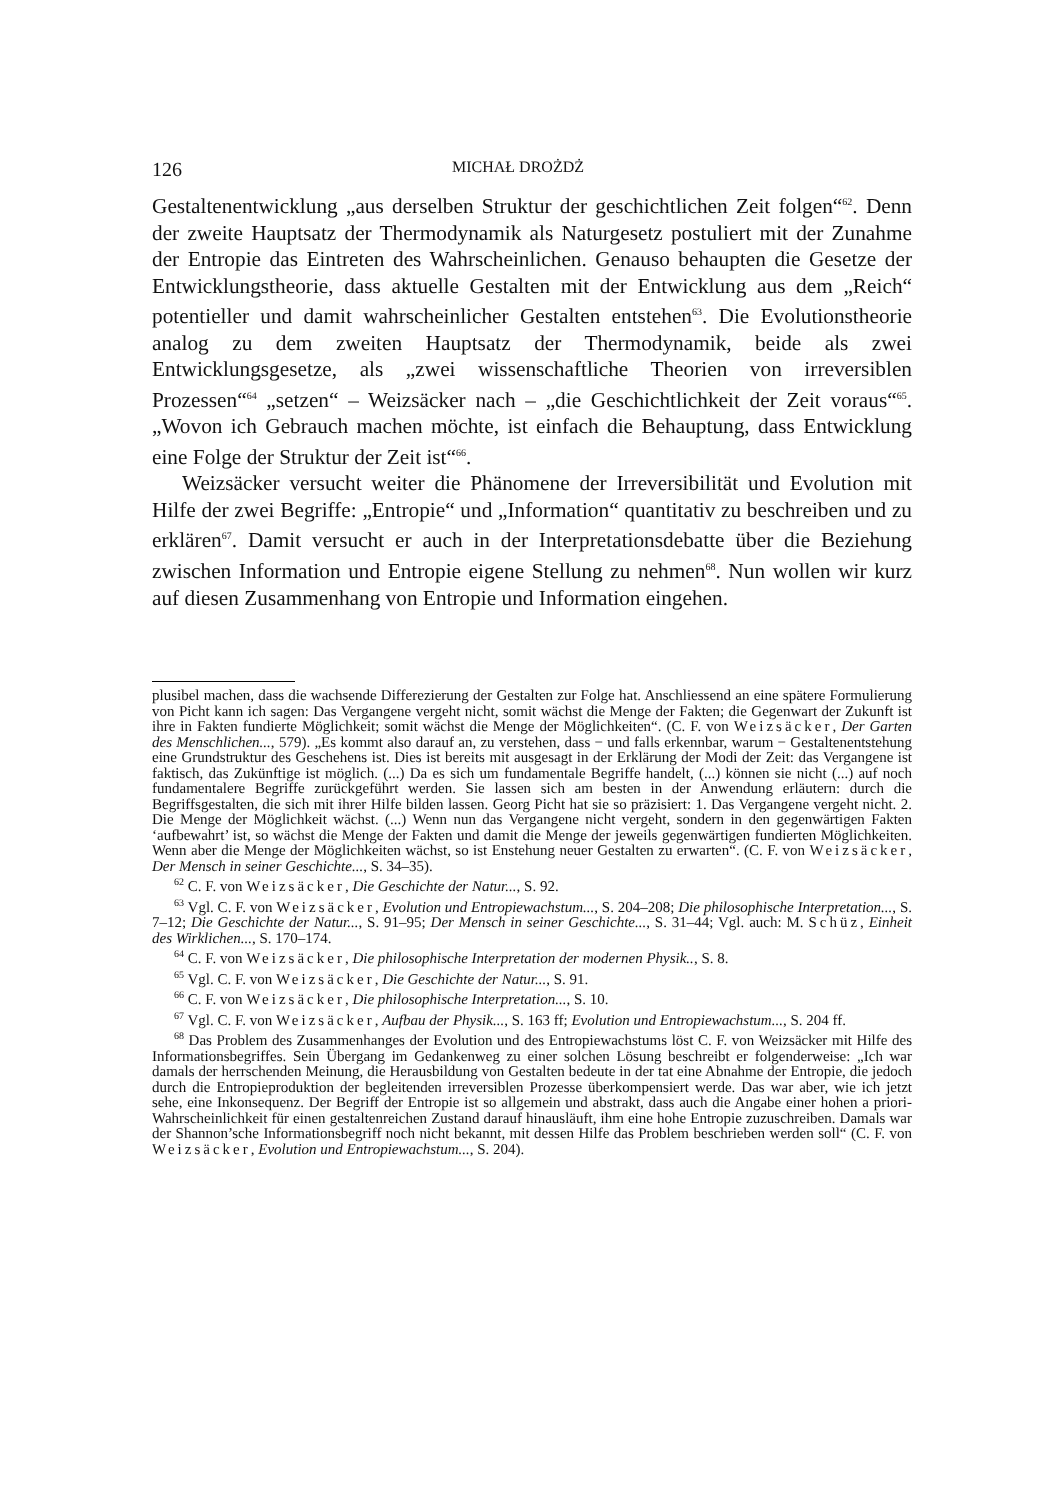126 MICHAŁ DROŻDŻ
Gestaltenentwicklung „aus derselben Struktur der geschichtlichen Zeit folgen“<sup>62</sup>. Denn der zweite Hauptsatz der Thermodynamik als Naturgesetz postuliert mit der Zunahme der Entropie das Eintreten des Wahrscheinlichen. Genauso behaupten die Gesetze der Entwicklungstheorie, dass aktuelle Gestalten mit der Entwicklung aus dem „Reich“ potentieller und damit wahrscheinlicher Gestalten entstehen<sup>63</sup>. Die Evolutionstheorie analog zu dem zweiten Hauptsatz der Thermodynamik, beide als zwei Entwicklungsgesetze, als „zwei wissenschaftliche Theorien von irreversiblen Prozessen“<sup>64</sup> „setzen“ – Weizsäcker nach – „die Geschichtlichkeit der Zeit voraus“<sup>65</sup>. „Wovon ich Gebrauch machen möchte, ist einfach die Behauptung, dass Entwicklung eine Folge der Struktur der Zeit ist“<sup>66</sup>.
Weizsäcker versucht weiter die Phänomene der Irreversibilität und Evolution mit Hilfe der zwei Begriffe: „Entropie“ und „Information“ quantitativ zu beschreiben und zu erklären<sup>67</sup>. Damit versucht er auch in der Interpretationsdebatte über die Beziehung zwischen Information und Entropie eigene Stellung zu nehmen<sup>68</sup>. Nun wollen wir kurz auf diesen Zusammenhang von Entropie und Information eingehen.
plusibel machen, dass die wachsende Differezierung der Gestalten zur Folge hat. Anschliessend an eine spätere Formulierung von Picht kann ich sagen: Das Vergangene vergeht nicht, somit wächst die Menge der Fakten; die Gegenwart der Zukunft ist ihre in Fakten fundierte Möglichkeit; somit wächst die Menge der Möglichkeiten“. (C. F. von Weizsäcker, Der Garten des Menschlichen..., 579). „Es kommt also darauf an, zu verstehen, dass − und falls erkennbar, warum − Gestaltenentstehung eine Grundstruktur des Geschehens ist. Dies ist bereits mit ausgesagt in der Erklärung der Modi der Zeit: das Vergangene ist faktisch, das Zukünftige ist möglich. (...) Da es sich um fundamentale Begriffe handelt, (...) können sie nicht (...) auf noch fundamentalere Begriffe zurückgeführt werden. Sie lassen sich am besten in der Anwendung erläutern: durch die Begriffsgestalten, die sich mit ihrer Hilfe bilden lassen. Georg Picht hat sie so präzisiert: 1. Das Vergangene vergeht nicht. 2. Die Menge der Möglichkeit wächst. (...) Wenn nun das Vergangene nicht vergeht, sondern in den gegenwärtigen Fakten ‘aufbewahrt’ ist, so wächst die Menge der Fakten und damit die Menge der jeweils gegenwärtigen fundierten Möglichkeiten. Wenn aber die Menge der Möglichkeiten wächst, so ist Enstehung neuer Gestalten zu erwarten“. (C. F. von Weizsäcker, Der Mensch in seiner Geschichte..., S. 34–35).
<sup>62</sup> C. F. von Weizsäcker, Die Geschichte der Natur..., S. 92.
<sup>63</sup> Vgl. C. F. von Weizsäcker, Evolution und Entropiewachstum..., S. 204–208; Die philosophische Interpretation..., S. 7–12; Die Geschichte der Natur..., S. 91–95; Der Mensch in seiner Geschichte..., S. 31–44; Vgl. auch: M. Schüz, Einheit des Wirklichen..., S. 170–174.
<sup>64</sup> C. F. von Weizsäcker, Die philosophische Interpretation der modernen Physik.., S. 8.
<sup>65</sup> Vgl. C. F. von Weizsäcker, Die Geschichte der Natur..., S. 91.
<sup>66</sup> C. F. von Weizsäcker, Die philosophische Interpretation..., S. 10.
<sup>67</sup> Vgl. C. F. von Weizsäcker, Aufbau der Physik..., S. 163 ff; Evolution und Entropiewachstum..., S. 204 ff.
<sup>68</sup> Das Problem des Zusammenhanges der Evolution und des Entropiewachstums löst C. F. von Weizsäcker mit Hilfe des Informationsbegriffes. Sein Übergang im Gedankenweg zu einer solchen Lösung beschreibt er folgenderweise: „Ich war damals der herrschenden Meinung, die Herausbildung von Gestalten bedeute in der tat eine Abnahme der Entropie, die jedoch durch die Entropieproduktion der begleitenden irreversiblen Prozesse überkompensiert werde. Das war aber, wie ich jetzt sehe, eine Inkonsequenz. Der Begriff der Entropie ist so allgemein und abstrakt, dass auch die Angabe einer hohen a priori-Wahrscheinlichkeit für einen gestaltenreichen Zustand darauf hinausläuft, ihm eine hohe Entropie zuzuschreiben. Damals war der Shannon’sche Informationsbegriff noch nicht bekannt, mit dessen Hilfe das Problem beschrieben werden soll“ (C. F. von Weizsäcker, Evolution und Entropiewachstum..., S. 204).